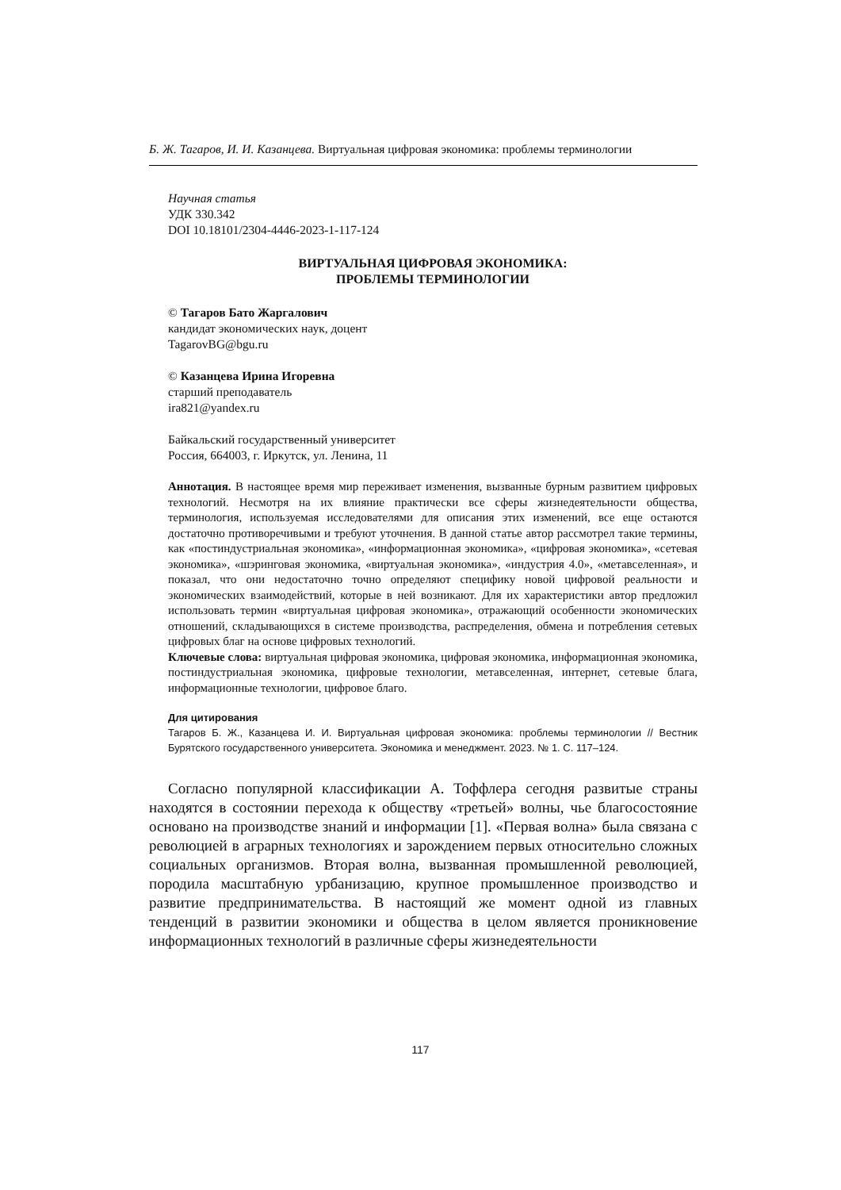Б. Ж. Тагаров, И. И. Казанцева. Виртуальная цифровая экономика: проблемы терминологии
Научная статья
УДК 330.342
DOI 10.18101/2304-4446-2023-1-117-124
ВИРТУАЛЬНАЯ ЦИФРОВАЯ ЭКОНОМИКА:
ПРОБЛЕМЫ ТЕРМИНОЛОГИИ
© Тагаров Бато Жаргалович
кандидат экономических наук, доцент
TagarovBG@bgu.ru
© Казанцева Ирина Игоревна
старший преподаватель
ira821@yandex.ru
Байкальский государственный университет
Россия, 664003, г. Иркутск, ул. Ленина, 11
Аннотация. В настоящее время мир переживает изменения, вызванные бурным развитием цифровых технологий. Несмотря на их влияние практически все сферы жизнедеятельности общества, терминология, используемая исследователями для описания этих изменений, все еще остаются достаточно противоречивыми и требуют уточнения. В данной статье автор рассмотрел такие термины, как «постиндустриальная экономика», «информационная экономика», «цифровая экономика», «сетевая экономика», «шэринговая экономика, «виртуальная экономика», «индустрия 4.0», «метавселенная», и показал, что они недостаточно точно определяют специфику новой цифровой реальности и экономических взаимодействий, которые в ней возникают. Для их характеристики автор предложил использовать термин «виртуальная цифровая экономика», отражающий особенности экономических отношений, складывающихся в системе производства, распределения, обмена и потребления сетевых цифровых благ на основе цифровых технологий.
Ключевые слова: виртуальная цифровая экономика, цифровая экономика, информационная экономика, постиндустриальная экономика, цифровые технологии, метавселенная, интернет, сетевые блага, информационные технологии, цифровое благо.
Для цитирования
Тагаров Б. Ж., Казанцева И. И. Виртуальная цифровая экономика: проблемы терминологии // Вестник Бурятского государственного университета. Экономика и менеджмент. 2023. № 1. С. 117–124.
Согласно популярной классификации А. Тоффлера сегодня развитые страны находятся в состоянии перехода к обществу «третьей» волны, чье благосостояние основано на производстве знаний и информации [1]. «Первая волна» была связана с революцией в аграрных технологиях и зарождением первых относительно сложных социальных организмов. Вторая волна, вызванная промышленной революцией, породила масштабную урбанизацию, крупное промышленное производство и развитие предпринимательства. В настоящий же момент одной из главных тенденций в развитии экономики и общества в целом является проникновение информационных технологий в различные сферы жизнедеятельности
117